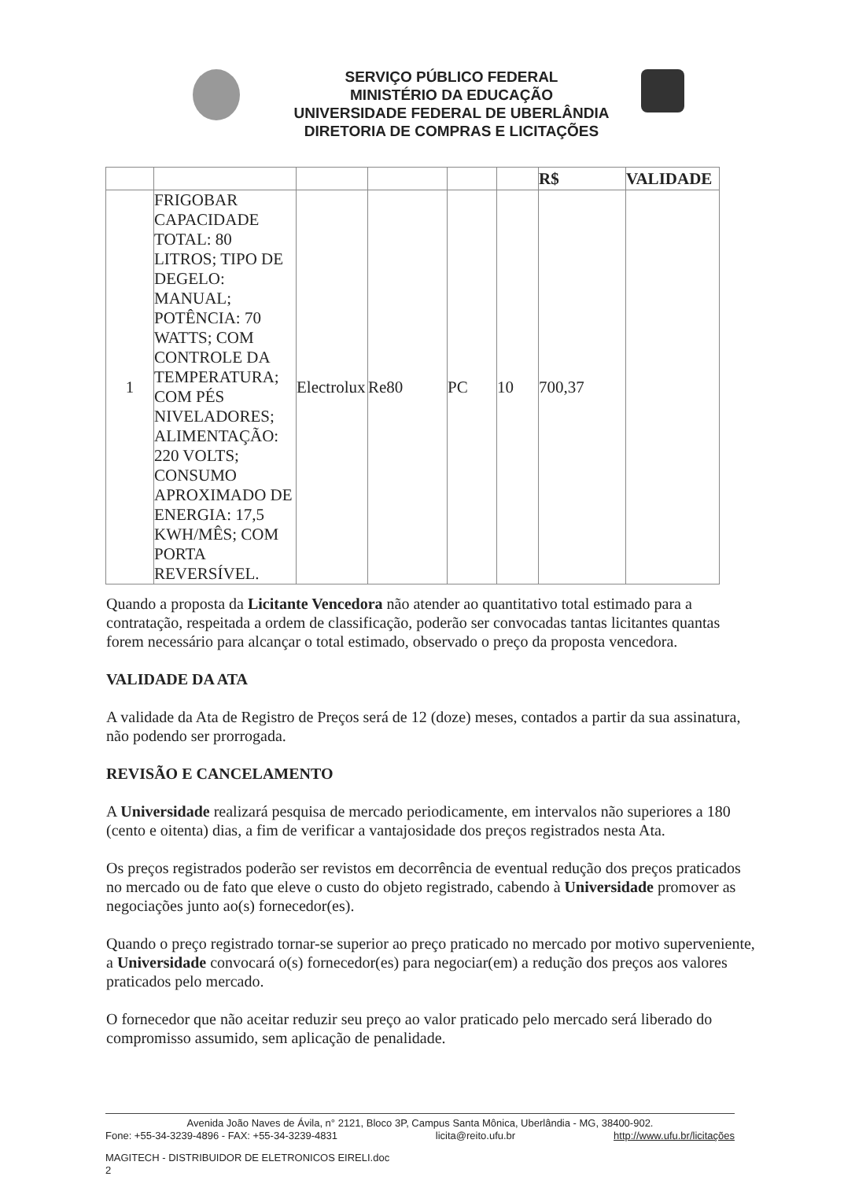SERVIÇO PÚBLICO FEDERAL
MINISTÉRIO DA EDUCAÇÃO
UNIVERSIDADE FEDERAL DE UBERLÂNDIA
DIRETORIA DE COMPRAS E LICITAÇÕES
| | | | | | | R$ | VALIDADE |
| --- | --- | --- | --- | --- | --- | --- | --- |
| 1 | FRIGOBAR CAPACIDADE TOTAL: 80 LITROS; TIPO DE DEGELO: MANUAL; POTÊNCIA: 70 WATTS; COM CONTROLE DA TEMPERATURA; COM PÉS NIVELADORES; ALIMENTAÇÃO: 220 VOLTS; CONSUMO APROXIMADO DE ENERGIA: 17,5 KWH/MÊS; COM PORTA REVERSÍVEL. | Electrolux | Re80 | PC | 10 | 700,37 | |
Quando a proposta da Licitante Vencedora não atender ao quantitativo total estimado para a contratação, respeitada a ordem de classificação, poderão ser convocadas tantas licitantes quantas forem necessário para alcançar o total estimado, observado o preço da proposta vencedora.
VALIDADE DA ATA
A validade da Ata de Registro de Preços será de 12 (doze) meses, contados a partir da sua assinatura, não podendo ser prorrogada.
REVISÃO E CANCELAMENTO
A Universidade realizará pesquisa de mercado periodicamente, em intervalos não superiores a 180 (cento e oitenta) dias, a fim de verificar a vantajosidade dos preços registrados nesta Ata.
Os preços registrados poderão ser revistos em decorrência de eventual redução dos preços praticados no mercado ou de fato que eleve o custo do objeto registrado, cabendo à Universidade promover as negociações junto ao(s) fornecedor(es).
Quando o preço registrado tornar-se superior ao preço praticado no mercado por motivo superveniente, a Universidade convocará o(s) fornecedor(es) para negociar(em) a redução dos preços aos valores praticados pelo mercado.
O fornecedor que não aceitar reduzir seu preço ao valor praticado pelo mercado será liberado do compromisso assumido, sem aplicação de penalidade.
Avenida João Naves de Ávila, n° 2121, Bloco 3P, Campus Santa Mônica, Uberlândia - MG, 38400-902.
Fone: +55-34-3239-4896 - FAX: +55-34-3239-4831 licita@reito.ufu.br http://www.ufu.br/licitações
MAGITECH - DISTRIBUIDOR DE ELETRONICOS EIRELI.doc
2